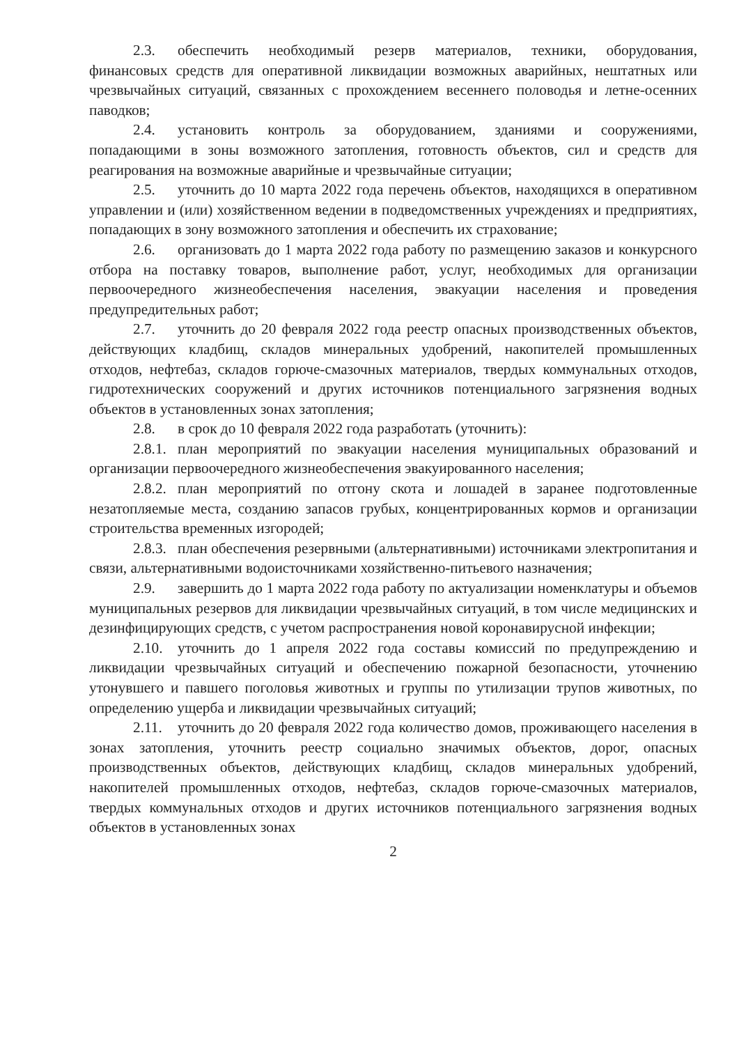2.3. обеспечить необходимый резерв материалов, техники, оборудования, финансовых средств для оперативной ликвидации возможных аварийных, нештатных или чрезвычайных ситуаций, связанных с прохождением весеннего половодья и летне-осенних паводков;
2.4. установить контроль за оборудованием, зданиями и сооружениями, попадающими в зоны возможного затопления, готовность объектов, сил и средств для реагирования на возможные аварийные и чрезвычайные ситуации;
2.5. уточнить до 10 марта 2022 года перечень объектов, находящихся в оперативном управлении и (или) хозяйственном ведении в подведомственных учреждениях и предприятиях, попадающих в зону возможного затопления и обеспечить их страхование;
2.6. организовать до 1 марта 2022 года работу по размещению заказов и конкурсного отбора на поставку товаров, выполнение работ, услуг, необходимых для организации первоочередного жизнеобеспечения населения, эвакуации населения и проведения предупредительных работ;
2.7. уточнить до 20 февраля 2022 года реестр опасных производственных объектов, действующих кладбищ, складов минеральных удобрений, накопителей промышленных отходов, нефтебаз, складов горюче-смазочных материалов, твердых коммунальных отходов, гидротехнических сооружений и других источников потенциального загрязнения водных объектов в установленных зонах затопления;
2.8. в срок до 10 февраля 2022 года разработать (уточнить):
2.8.1. план мероприятий по эвакуации населения муниципальных образований и организации первоочередного жизнеобеспечения эвакуированного населения;
2.8.2. план мероприятий по отгону скота и лошадей в заранее подготовленные незатопляемые места, созданию запасов грубых, концентрированных кормов и организации строительства временных изгородей;
2.8.3. план обеспечения резервными (альтернативными) источниками электропитания и связи, альтернативными водоисточниками хозяйственно-питьевого назначения;
2.9. завершить до 1 марта 2022 года работу по актуализации номенклатуры и объемов муниципальных резервов для ликвидации чрезвычайных ситуаций, в том числе медицинских и дезинфицирующих средств, с учетом распространения новой коронавирусной инфекции;
2.10. уточнить до 1 апреля 2022 года составы комиссий по предупреждению и ликвидации чрезвычайных ситуаций и обеспечению пожарной безопасности, уточнению утонувшего и павшего поголовья животных и группы по утилизации трупов животных, по определению ущерба и ликвидации чрезвычайных ситуаций;
2.11. уточнить до 20 февраля 2022 года количество домов, проживающего населения в зонах затопления, уточнить реестр социально значимых объектов, дорог, опасных производственных объектов, действующих кладбищ, складов минеральных удобрений, накопителей промышленных отходов, нефтебаз, складов горюче-смазочных материалов, твердых коммунальных отходов и других источников потенциального загрязнения водных объектов в установленных зонах
2